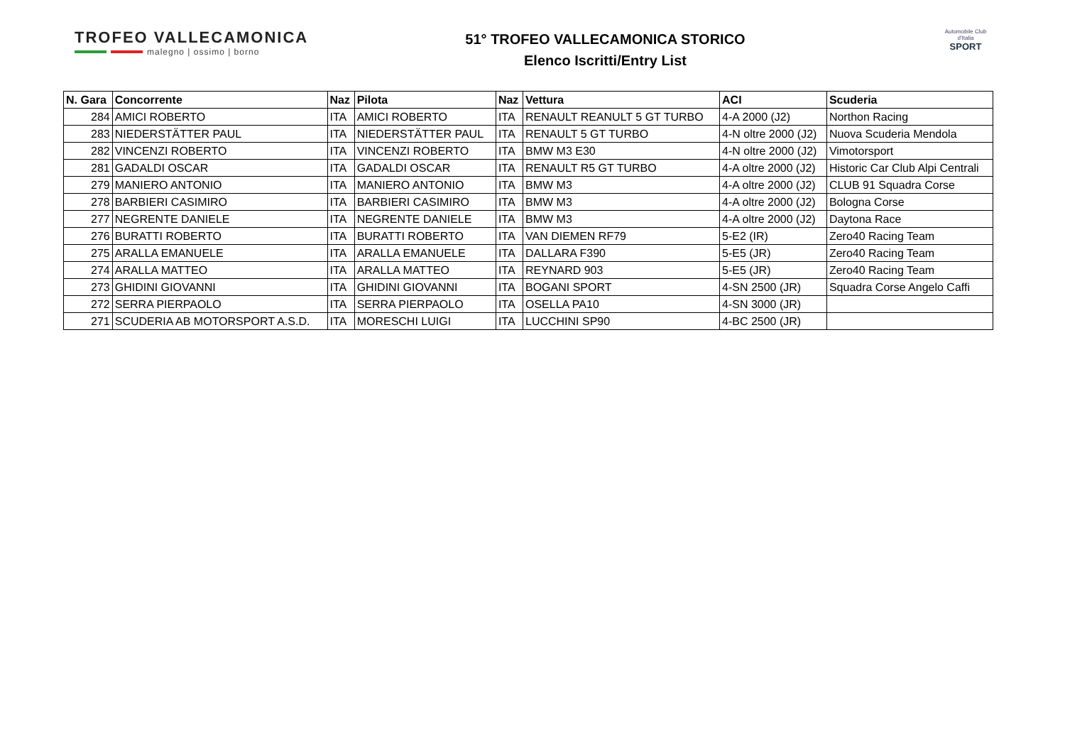TROFEO VALLECAMONICA
malegno | ossimo | borno
51° TROFEO VALLECAMONICA STORICO
Elenco Iscritti/Entry List
Automobile Club d'Italia
SPORT
| N. Gara | Concorrente | Naz | Pilota | Naz | Vettura | ACI | Scuderia |
| --- | --- | --- | --- | --- | --- | --- | --- |
| 284 | AMICI ROBERTO | ITA | AMICI ROBERTO | ITA | RENAULT REANULT 5 GT TURBO | 4-A 2000 (J2) | Northon Racing |
| 283 | NIEDERSTÄTTER PAUL | ITA | NIEDERSTÄTTER PAUL | ITA | RENAULT 5 GT TURBO | 4-N oltre 2000 (J2) | Nuova Scuderia Mendola |
| 282 | VINCENZI ROBERTO | ITA | VINCENZI ROBERTO | ITA | BMW M3 E30 | 4-N oltre 2000 (J2) | Vimotorsport |
| 281 | GADALDI OSCAR | ITA | GADALDI OSCAR | ITA | RENAULT R5 GT TURBO | 4-A oltre 2000 (J2) | Historic Car Club Alpi Centrali |
| 279 | MANIERO ANTONIO | ITA | MANIERO ANTONIO | ITA | BMW M3 | 4-A oltre 2000 (J2) | CLUB 91 Squadra Corse |
| 278 | BARBIERI CASIMIRO | ITA | BARBIERI CASIMIRO | ITA | BMW M3 | 4-A oltre 2000 (J2) | Bologna Corse |
| 277 | NEGRENTE DANIELE | ITA | NEGRENTE DANIELE | ITA | BMW M3 | 4-A oltre 2000 (J2) | Daytona Race |
| 276 | BURATTI ROBERTO | ITA | BURATTI ROBERTO | ITA | VAN DIEMEN RF79 | 5-E2 (IR) | Zero40 Racing Team |
| 275 | ARALLA EMANUELE | ITA | ARALLA EMANUELE | ITA | DALLARA F390 | 5-E5 (JR) | Zero40 Racing Team |
| 274 | ARALLA MATTEO | ITA | ARALLA MATTEO | ITA | REYNARD 903 | 5-E5 (JR) | Zero40 Racing Team |
| 273 | GHIDINI GIOVANNI | ITA | GHIDINI GIOVANNI | ITA | BOGANI SPORT | 4-SN 2500 (JR) | Squadra Corse Angelo Caffi |
| 272 | SERRA PIERPAOLO | ITA | SERRA PIERPAOLO | ITA | OSELLA PA10 | 4-SN 3000 (JR) | |
| 271 | SCUDERIA AB MOTORSPORT A.S.D. | ITA | MORESCHI LUIGI | ITA | LUCCHINI SP90 | 4-BC 2500 (JR) | |